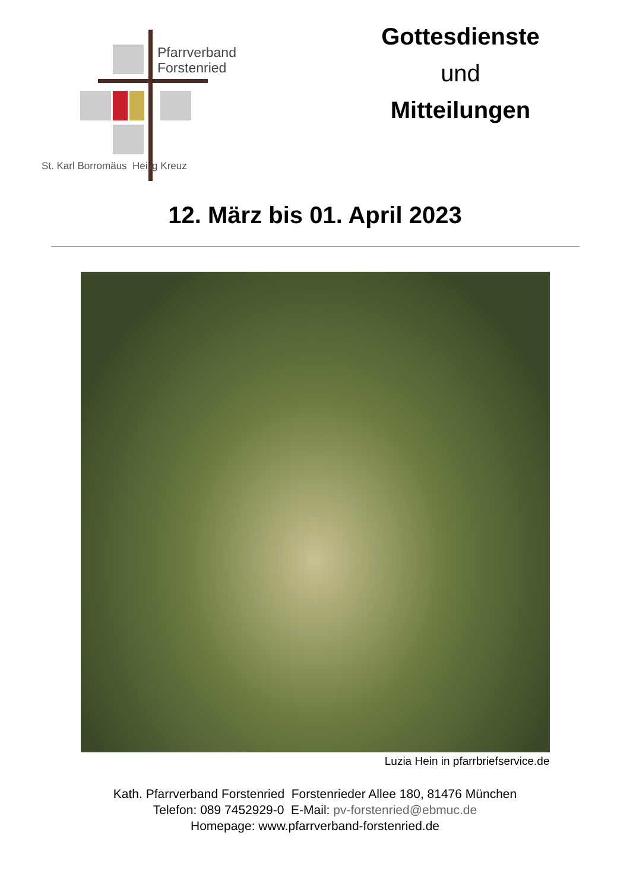Pfarrverband
Forstenried
St. Karl Borromäus Heilig Kreuz
Gottesdienste
und
Mitteilungen
12. März bis 01. April 2023
Luzia Hein in pfarrbriefservice.de
Kath. Pfarrverband Forstenried Forstenrieder Allee 180, 81476 München
Telefon: 089 7452929-0 E-Mail: pv-forstenried@ebmuc.de
Homepage: www.pfarrverband-forstenried.de